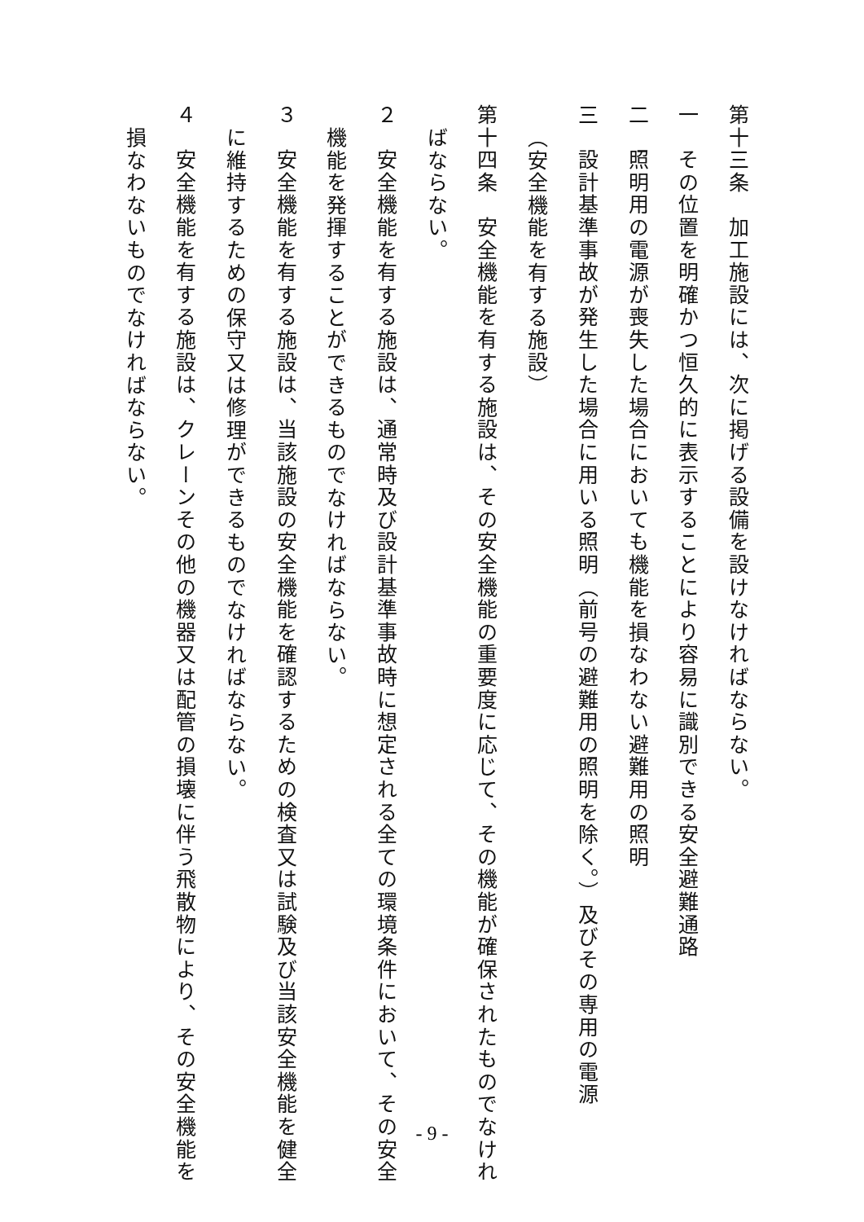第十三条　加工施設には、次に掲げる設備を設けなければならない。
一　その位置を明確かつ恒久的に表示することにより容易に識別できる安全避難通路
二　照明用の電源が喪失した場合においても機能を損なわない避難用の照明
三　設計基準事故が発生した場合に用いる照明（前号の避難用の照明を除く。）及びその専用の電源
（安全機能を有する施設）
第十四条　安全機能を有する施設は、その安全機能の重要度に応じて、その機能が確保されたものでなけれ
ばならない。
２　安全機能を有する施設は、通常時及び設計基準事故時に想定される全ての環境条件において、その安全
機能を発揮することができるものでなければならない。
３　安全機能を有する施設は、当該施設の安全機能を確認するための検査又は試験及び当該安全機能を健全
に維持するための保守又は修理ができるものでなければならない。
４　安全機能を有する施設は、クレーンその他の機器又は配管の損壊に伴う飛散物により、その安全機能を
損なわないものでなければならない。
- 9 -